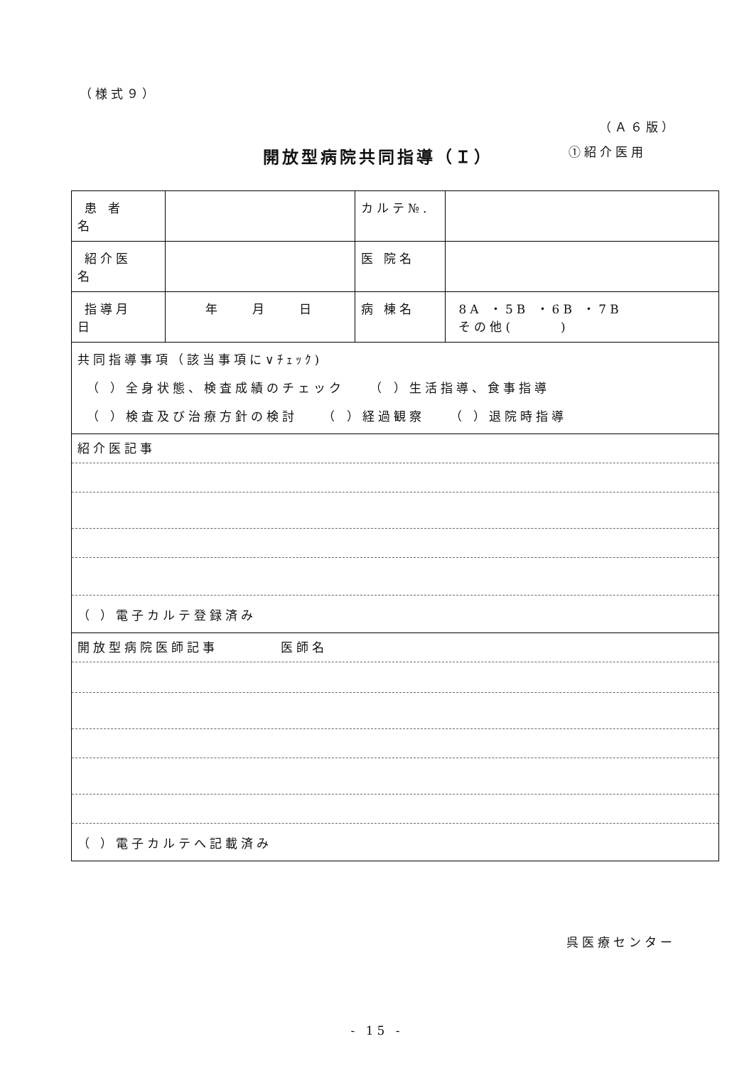（様式９）
（Ａ６版）
開放型病院共同指導（Ｉ） ①紹介医用
| 患 者 名 | | カルテ№. | |
| 紹介医 名 | | 医 院名 | |
| 指導月 日 | 年 月 日 | 病 棟名 | 8A ・5B ・6B ・7B その他( ) |
| 共同指導事項（該当事項に∨ﾁｪｯｸ) （ ）全身状態、検査成績のチェック （ ）生活指導、食事指導 （ ）検査及び治療方針の検討 （ ）経過観察 （ ）退院時指導 | | | |
| 紹介医記事 （ ）電子カルテ登録済み | | | |
| 開放型病院医師記事 医師名 （ ）電子カルテへ記載済み | | | |
呉医療センター
- 15 -